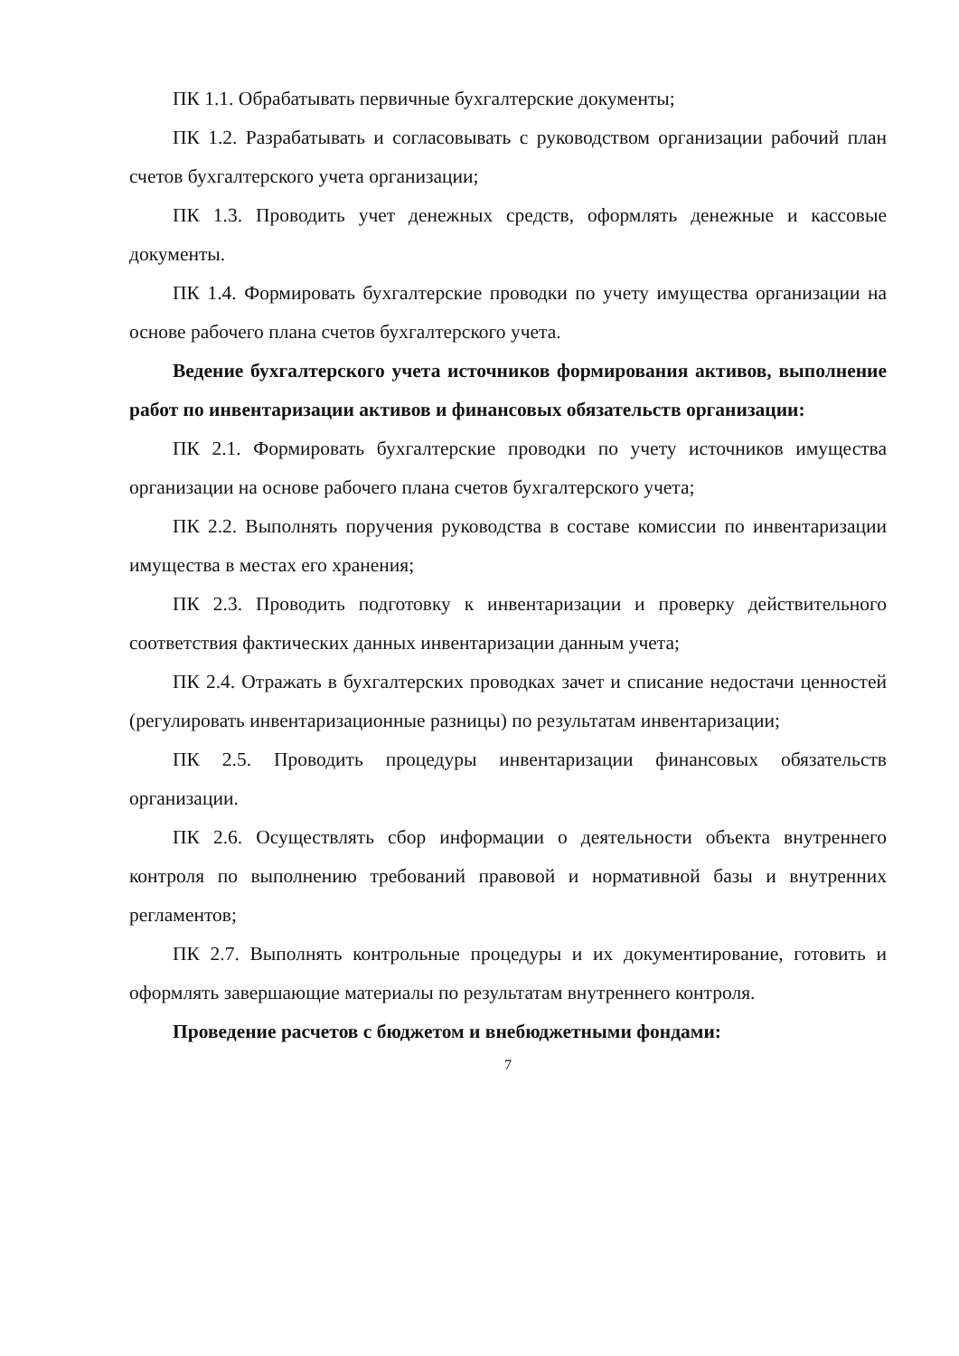ПК 1.1. Обрабатывать первичные бухгалтерские документы;
ПК 1.2. Разрабатывать и согласовывать с руководством организации рабочий план счетов бухгалтерского учета организации;
ПК 1.3. Проводить учет денежных средств, оформлять денежные и кассовые документы.
ПК 1.4. Формировать бухгалтерские проводки по учету имущества организации на основе рабочего плана счетов бухгалтерского учета.
Ведение бухгалтерского учета источников формирования активов, выполнение работ по инвентаризации активов и финансовых обязательств организации:
ПК 2.1. Формировать бухгалтерские проводки по учету источников имущества организации на основе рабочего плана счетов бухгалтерского учета;
ПК 2.2. Выполнять поручения руководства в составе комиссии по инвентаризации имущества в местах его хранения;
ПК 2.3. Проводить подготовку к инвентаризации и проверку действительного соответствия фактических данных инвентаризации данным учета;
ПК 2.4. Отражать в бухгалтерских проводках зачет и списание недостачи ценностей (регулировать инвентаризационные разницы) по результатам инвентаризации;
ПК 2.5. Проводить процедуры инвентаризации финансовых обязательств организации.
ПК 2.6. Осуществлять сбор информации о деятельности объекта внутреннего контроля по выполнению требований правовой и нормативной базы и внутренних регламентов;
ПК 2.7. Выполнять контрольные процедуры и их документирование, готовить и оформлять завершающие материалы по результатам внутреннего контроля.
Проведение расчетов с бюджетом и внебюджетными фондами:
7